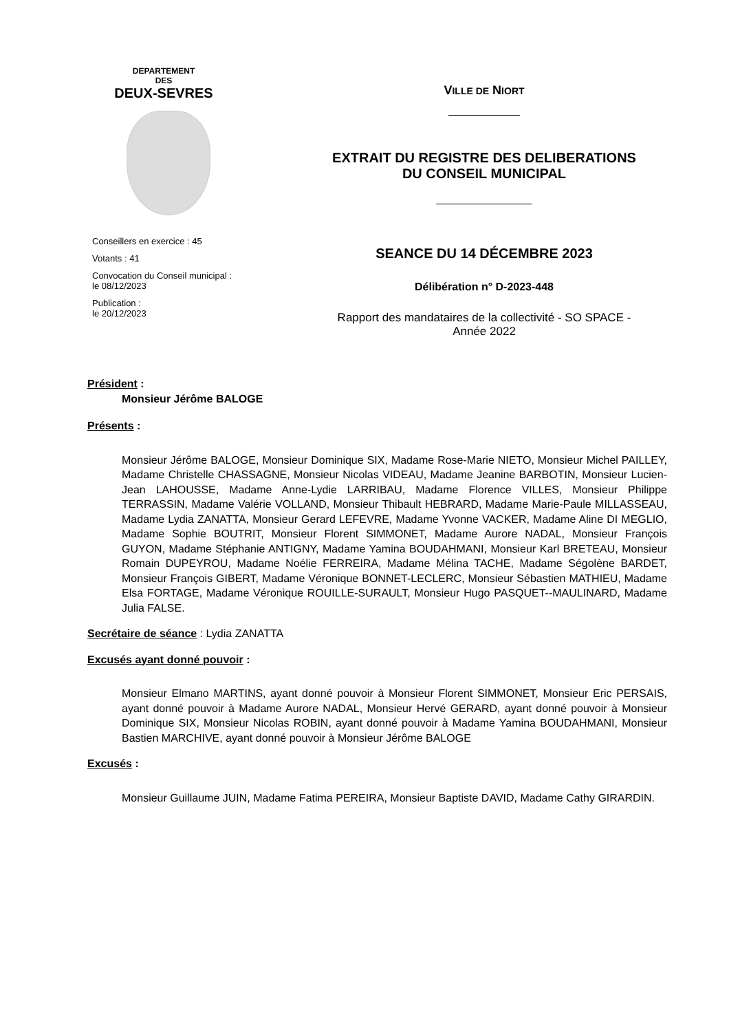DEPARTEMENT
DES
DEUX-SEVRES
Conseillers en exercice : 45
Votants : 41
Convocation du Conseil municipal :
le 08/12/2023
Publication :
le 20/12/2023
VILLE DE NIORT
EXTRAIT DU REGISTRE DES DELIBERATIONS
DU CONSEIL MUNICIPAL
SEANCE DU 14 DÉCEMBRE 2023
Délibération n° D-2023-448
Rapport des mandataires de la collectivité - SO SPACE -
Année 2022
Président :
Monsieur Jérôme BALOGE
Présents :
Monsieur Jérôme BALOGE, Monsieur Dominique SIX, Madame Rose-Marie NIETO, Monsieur Michel PAILLEY, Madame Christelle CHASSAGNE, Monsieur Nicolas VIDEAU, Madame Jeanine BARBOTIN, Monsieur Lucien-Jean LAHOUSSE, Madame Anne-Lydie LARRIBAU, Madame Florence VILLES, Monsieur Philippe TERRASSIN, Madame Valérie VOLLAND, Monsieur Thibault HEBRARD, Madame Marie-Paule MILLASSEAU, Madame Lydia ZANATTA, Monsieur Gerard LEFEVRE, Madame Yvonne VACKER, Madame Aline DI MEGLIO, Madame Sophie BOUTRIT, Monsieur Florent SIMMONET, Madame Aurore NADAL, Monsieur François GUYON, Madame Stéphanie ANTIGNY, Madame Yamina BOUDAHMANI, Monsieur Karl BRETEAU, Monsieur Romain DUPEYROU, Madame Noélie FERREIRA, Madame Mélina TACHE, Madame Ségolène BARDET, Monsieur François GIBERT, Madame Véronique BONNET-LECLERC, Monsieur Sébastien MATHIEU, Madame Elsa FORTAGE, Madame Véronique ROUILLE-SURAULT, Monsieur Hugo PASQUET--MAULINARD, Madame Julia FALSE.
Secrétaire de séance : Lydia ZANATTA
Excusés ayant donné pouvoir :
Monsieur Elmano MARTINS, ayant donné pouvoir à Monsieur Florent SIMMONET, Monsieur Eric PERSAIS, ayant donné pouvoir à Madame Aurore NADAL, Monsieur Hervé GERARD, ayant donné pouvoir à Monsieur Dominique SIX, Monsieur Nicolas ROBIN, ayant donné pouvoir à Madame Yamina BOUDAHMANI, Monsieur Bastien MARCHIVE, ayant donné pouvoir à Monsieur Jérôme BALOGE
Excusés :
Monsieur Guillaume JUIN, Madame Fatima PEREIRA, Monsieur Baptiste DAVID, Madame Cathy GIRARDIN.